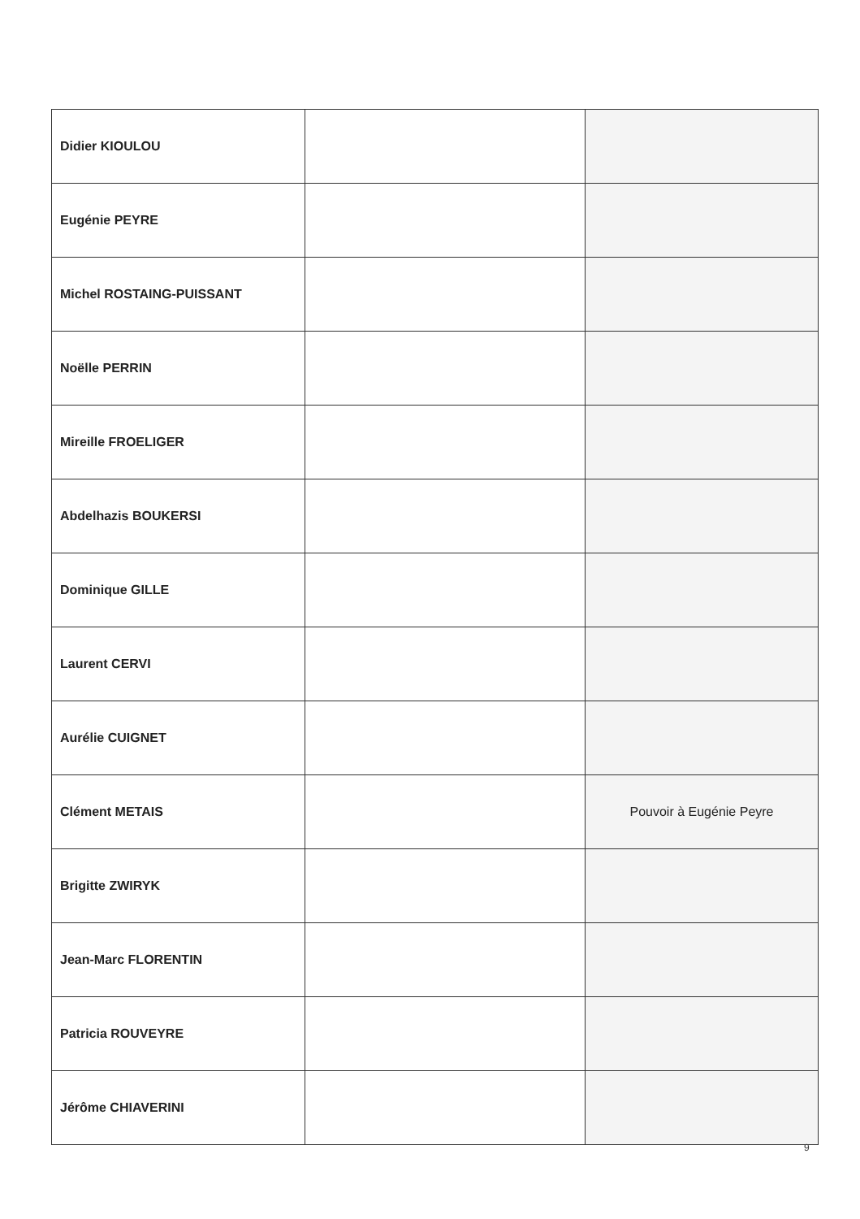| Didier KIOULOU | | |
| Eugénie PEYRE | | |
| Michel ROSTAING-PUISSANT | | |
| Noëlle PERRIN | | |
| Mireille FROELIGER | | |
| Abdelhazis BOUKERSI | | |
| Dominique GILLE | | |
| Laurent CERVI | | |
| Aurélie CUIGNET | | |
| Clément METAIS | | Pouvoir à Eugénie Peyre |
| Brigitte ZWIRYK | | |
| Jean-Marc FLORENTIN | | |
| Patricia ROUVEYRE | | |
| Jérôme CHIAVERINI | | |
9